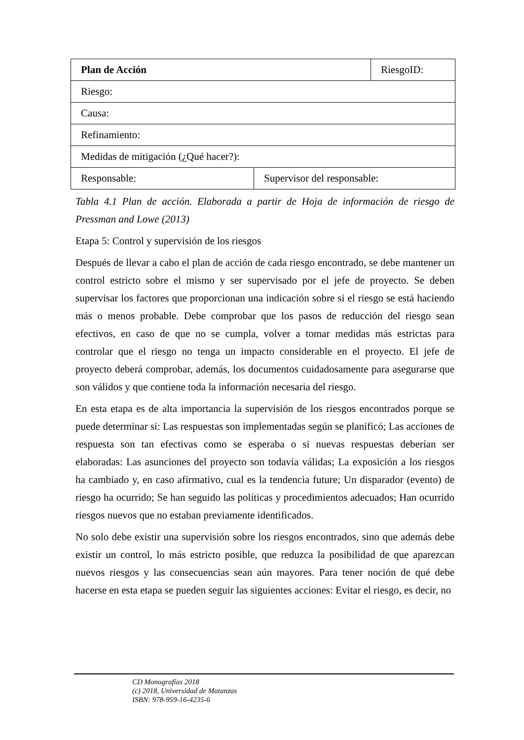| Plan de Acción | | RiesgoID: |
| Riesgo: | | |
| Causa: | | |
| Refinamiento: | | |
| Medidas de mitigación (¿Qué hacer?): | | |
| Responsable: | Supervisor del responsable: | |
Tabla 4.1 Plan de acción. Elaborada a partir de Hoja de información de riesgo de Pressman and Lowe (2013)
Etapa 5: Control y supervisión de los riesgos
Después de llevar a cabo el plan de acción de cada riesgo encontrado, se debe mantener un control estricto sobre el mismo y ser supervisado por el jefe de proyecto. Se deben supervisar los factores que proporcionan una indicación sobre si el riesgo se está haciendo más o menos probable. Debe comprobar que los pasos de reducción del riesgo sean efectivos, en caso de que no se cumpla, volver a tomar medidas más estrictas para controlar que el riesgo no tenga un impacto considerable en el proyecto. El jefe de proyecto deberá comprobar, además, los documentos cuidadosamente para asegurarse que son válidos y que contiene toda la información necesaria del riesgo.
En esta etapa es de alta importancia la supervisión de los riesgos encontrados porque se puede determinar si: Las respuestas son implementadas según se planificó; Las acciones de respuesta son tan efectivas como se esperaba o si nuevas respuestas deberían ser elaboradas: Las asunciones del proyecto son todavía válidas; La exposición a los riesgos ha cambiado y, en caso afirmativo, cual es la tendencia future; Un disparador (evento) de riesgo ha ocurrido; Se han seguido las políticas y procedimientos adecuados; Han ocurrido riesgos nuevos que no estaban previamente identificados.
No solo debe existir una supervisión sobre los riesgos encontrados, sino que además debe existir un control, lo más estricto posible, que reduzca la posibilidad de que aparezcan nuevos riesgos y las consecuencias sean aún mayores. Para tener noción de qué debe hacerse en esta etapa se pueden seguir las siguientes acciones: Evitar el riesgo, es decir, no
CD Monografías 2018
(c) 2018, Universidad de Matanzas
ISBN: 978-959-16-4235-6